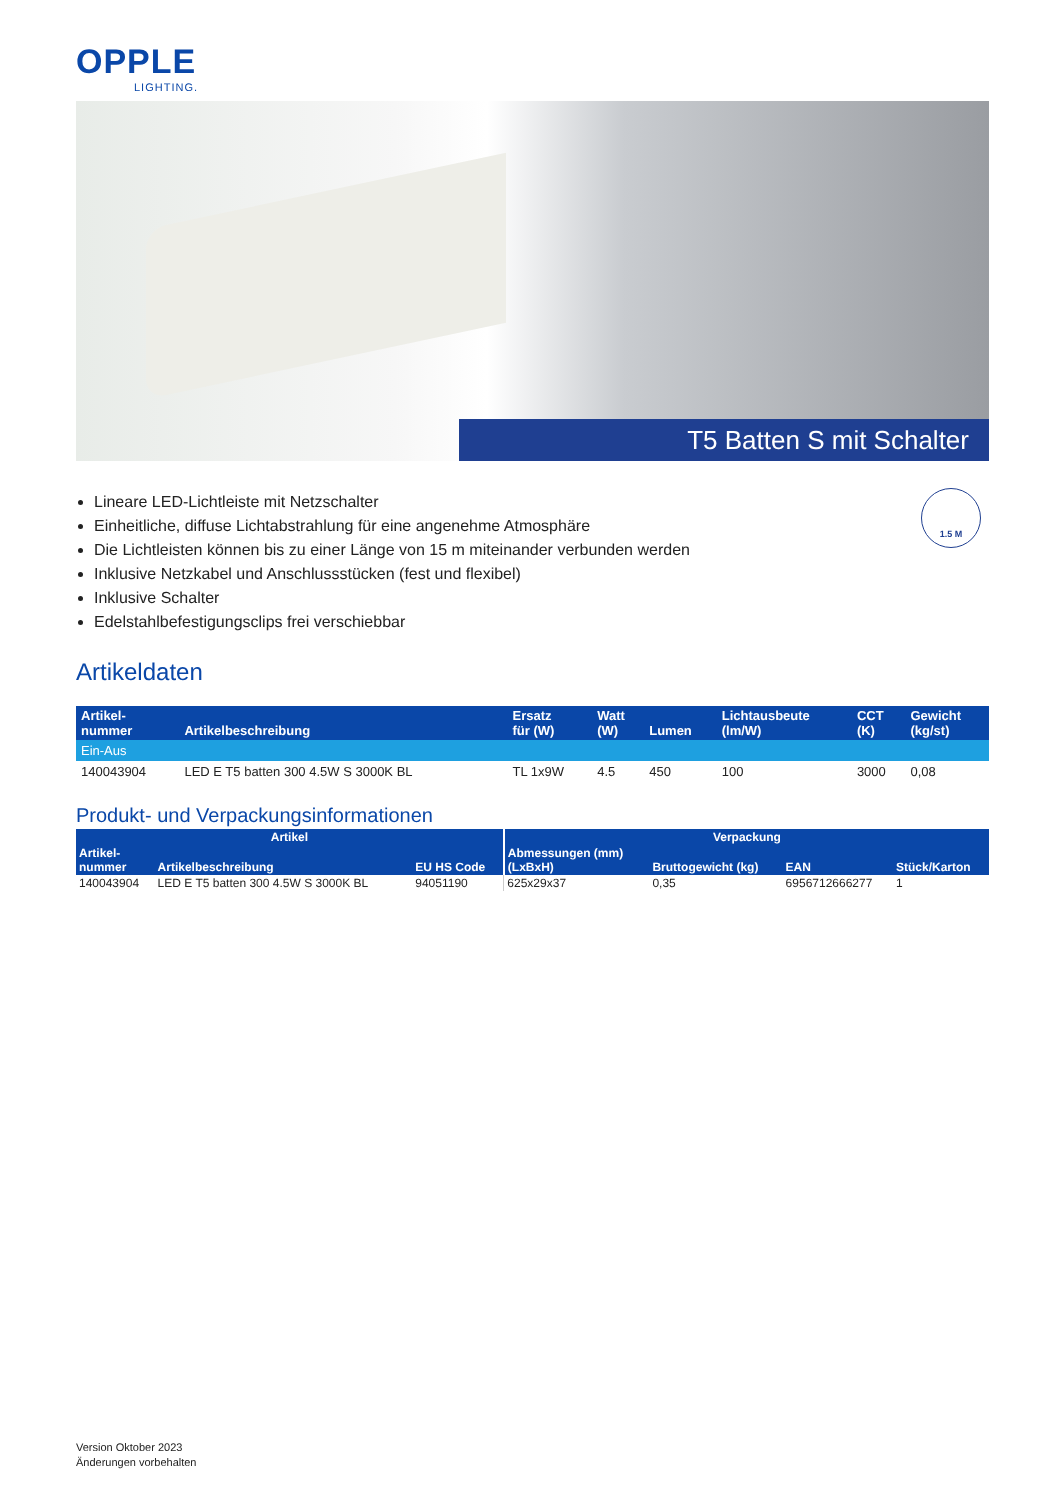OPPLE
LIGHTING.
T5 Batten S mit Schalter
1.5 M
Lineare LED-Lichtleiste mit Netzschalter
Einheitliche, diffuse Lichtabstrahlung für eine angenehme Atmosphäre
Die Lichtleisten können bis zu einer Länge von 15 m miteinander verbunden werden
Inklusive Netzkabel und Anschlussstücken (fest und flexibel)
Inklusive Schalter
Edelstahlbefestigungsclips frei verschiebbar
Artikeldaten
| Artikel- nummer | Artikelbeschreibung | Ersatz für (W) | Watt (W) | Lumen | Lichtausbeute (lm/W) | CCT (K) | Gewicht (kg/st) |
| --- | --- | --- | --- | --- | --- | --- | --- |
| Ein-Aus | | | | | | | |
| 140043904 | LED E T5 batten 300 4.5W S 3000K BL | TL 1x9W | 4.5 | 450 | 100 | 3000 | 0,08 |
Produkt- und Verpackungsinformationen
| Artikel | | | Verpackung | | | |
| --- | --- | --- | --- | --- | --- | --- |
| Artikel- nummer | Artikelbeschreibung | EU HS Code | Abmessungen (mm) (LxBxH) | Bruttogewicht (kg) | EAN | Stück/Karton |
| 140043904 | LED E T5 batten 300 4.5W S 3000K BL | 94051190 | 625x29x37 | 0,35 | 6956712666277 | 1 |
Version Oktober 2023
Änderungen vorbehalten